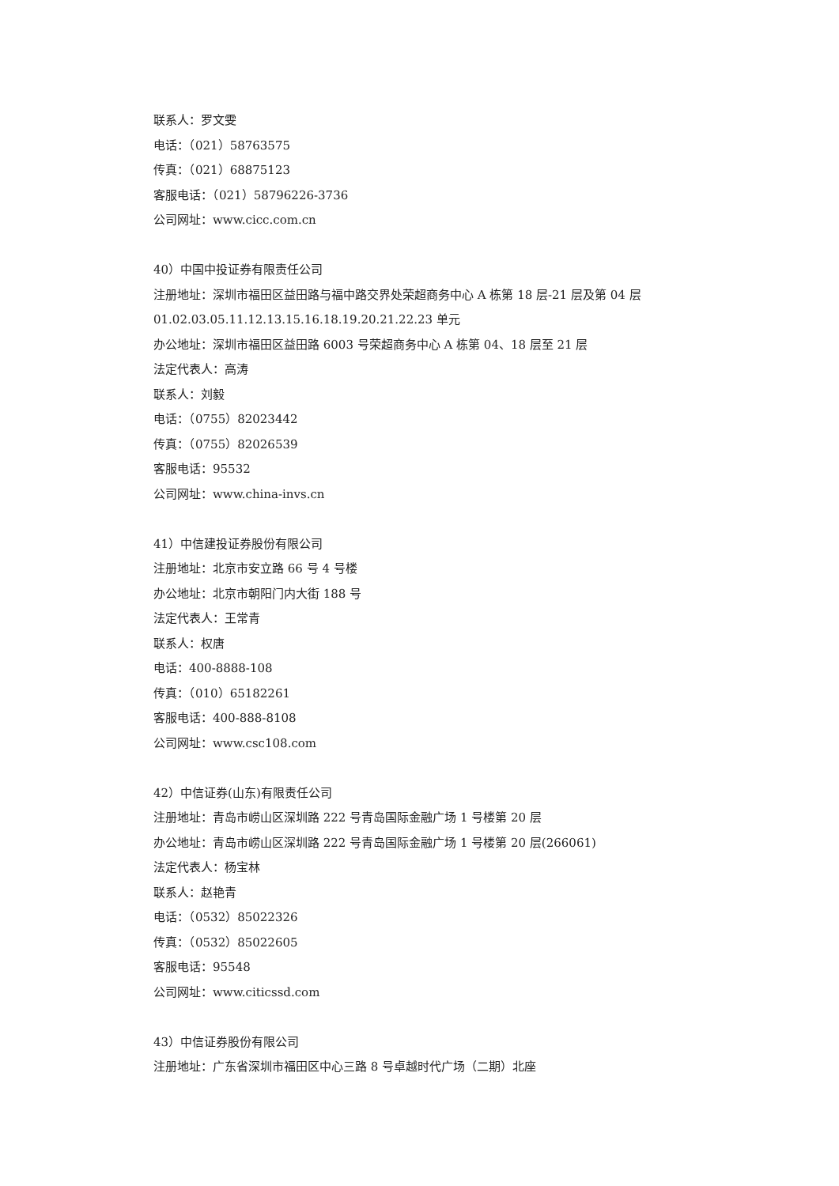联系人：罗文雯
电话：（021）58763575
传真：（021）68875123
客服电话：（021）58796226-3736
公司网址：www.cicc.com.cn
40）中国中投证券有限责任公司
注册地址：深圳市福田区益田路与福中路交界处荣超商务中心 A 栋第 18 层-21 层及第 04 层
01.02.03.05.11.12.13.15.16.18.19.20.21.22.23 单元
办公地址：深圳市福田区益田路 6003 号荣超商务中心 A 栋第 04、18 层至 21 层
法定代表人：高涛
联系人：刘毅
电话：（0755）82023442
传真：（0755）82026539
客服电话：95532
公司网址：www.china-invs.cn
41）中信建投证券股份有限公司
注册地址：北京市安立路 66 号 4 号楼
办公地址：北京市朝阳门内大街 188 号
法定代表人：王常青
联系人：权唐
电话：400-8888-108
传真：（010）65182261
客服电话：400-888-8108
公司网址：www.csc108.com
42）中信证券(山东)有限责任公司
注册地址：青岛市崂山区深圳路 222 号青岛国际金融广场 1 号楼第 20 层
办公地址：青岛市崂山区深圳路 222 号青岛国际金融广场 1 号楼第 20 层(266061)
法定代表人：杨宝林
联系人：赵艳青
电话：（0532）85022326
传真：（0532）85022605
客服电话：95548
公司网址：www.citicssd.com
43）中信证券股份有限公司
注册地址：广东省深圳市福田区中心三路 8 号卓越时代广场（二期）北座